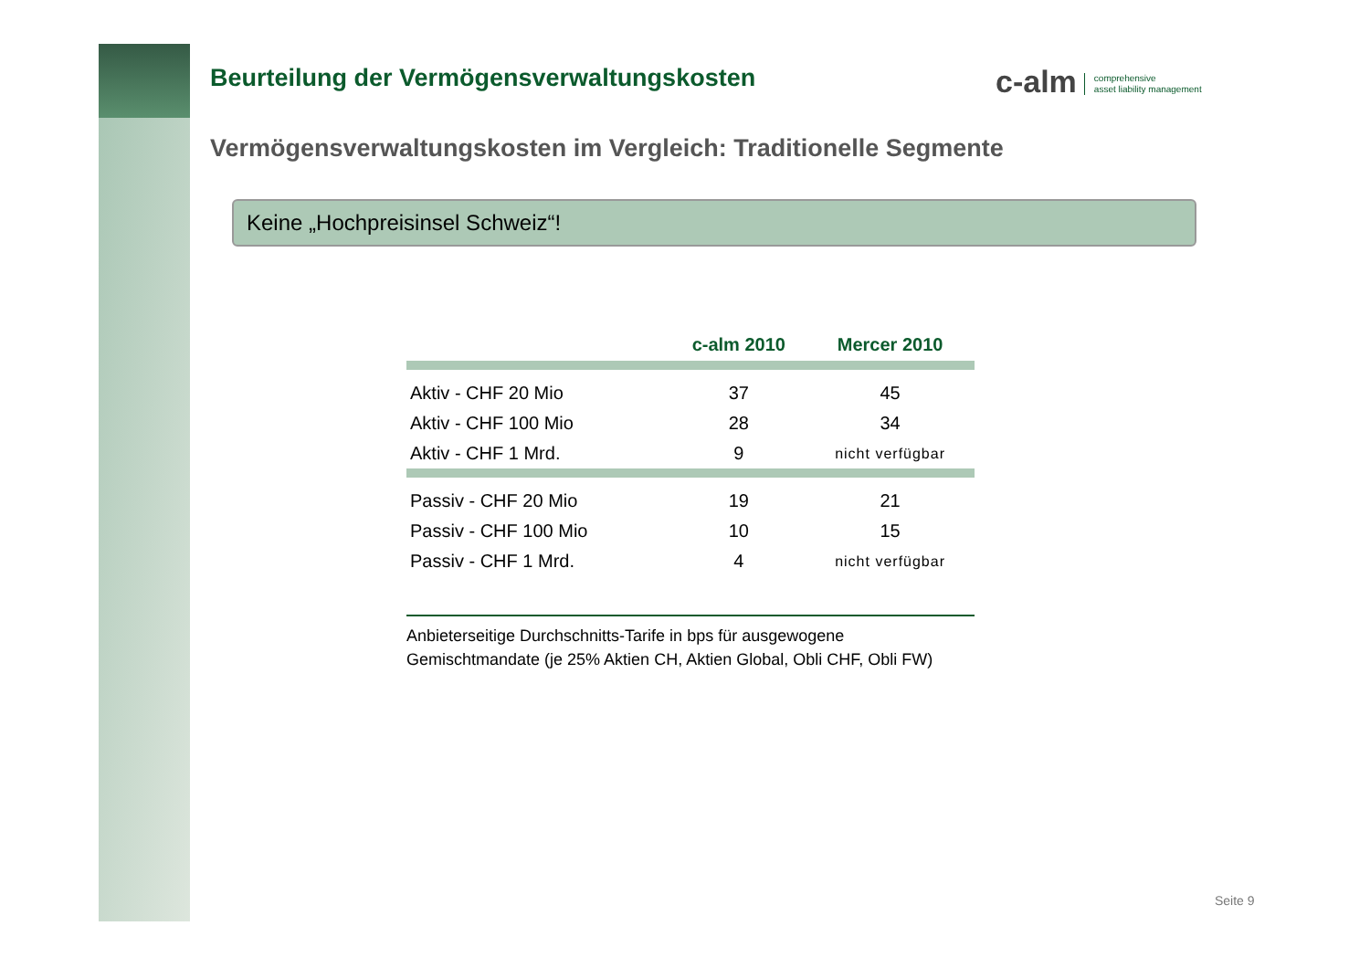c-alm comprehensive
asset liability management
Beurteilung der Vermögensverwaltungskosten
Vermögensverwaltungskosten im Vergleich: Traditionelle Segmente
Keine „Hochpreisinsel Schweiz“!
| | c-alm 2010 | Mercer 2010 |
| --- | --- | --- |
| Aktiv - CHF 20 Mio | 37 | 45 |
| Aktiv - CHF 100 Mio | 28 | 34 |
| Aktiv - CHF 1 Mrd. | 9 | nicht verfügbar |
| Passiv - CHF 20 Mio | 19 | 21 |
| Passiv - CHF 100 Mio | 10 | 15 |
| Passiv - CHF 1 Mrd. | 4 | nicht verfügbar |
Anbieterseitige Durchschnitts-Tarife in bps für ausgewogene Gemischtmandate (je 25% Aktien CH, Aktien Global, Obli CHF, Obli FW)
Seite 9